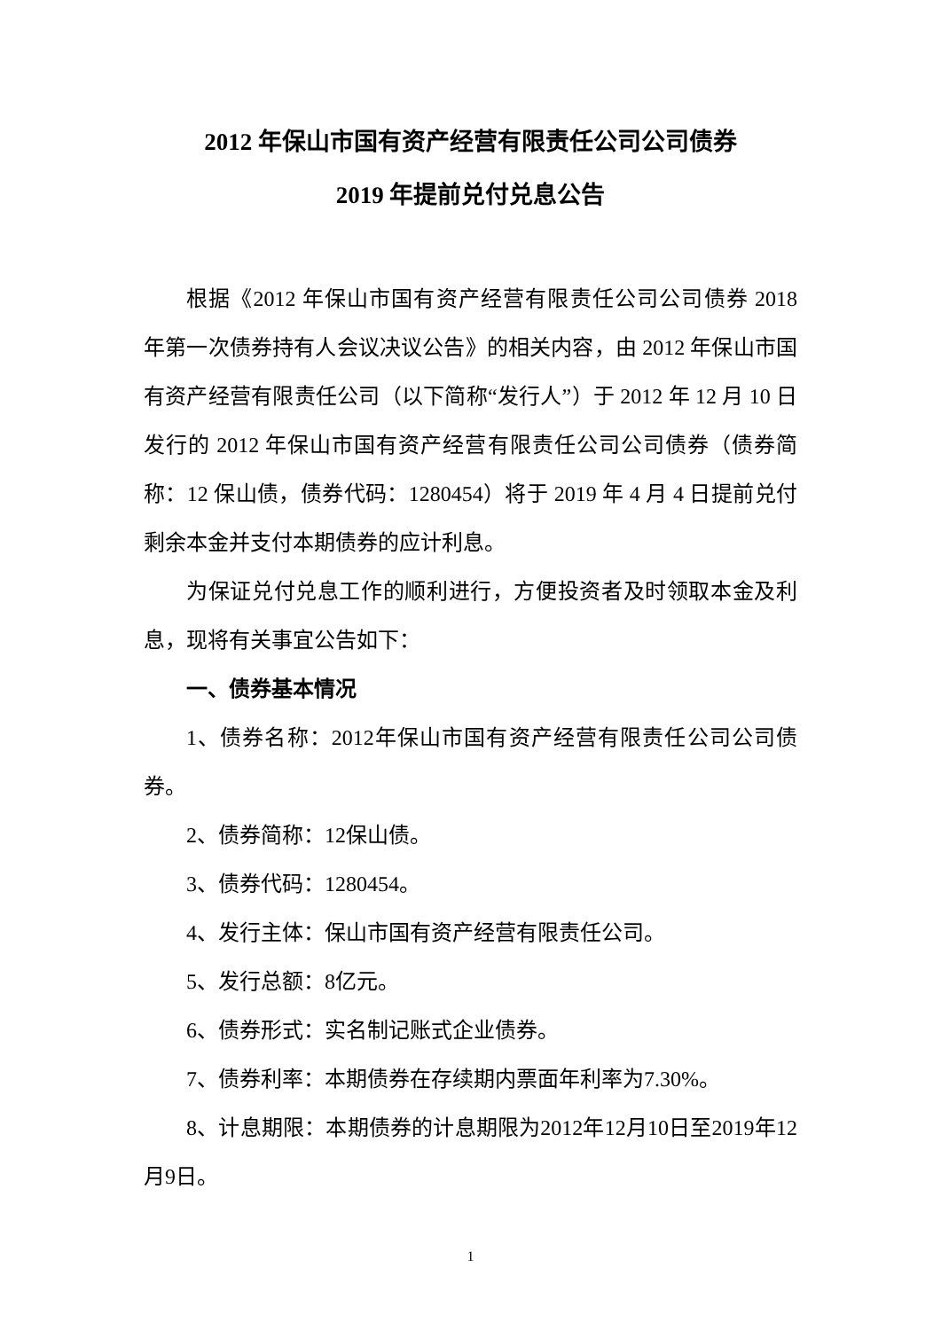2012 年保山市国有资产经营有限责任公司公司债券
2019 年提前兑付兑息公告
根据《2012 年保山市国有资产经营有限责任公司公司债券 2018 年第一次债券持有人会议决议公告》的相关内容，由 2012 年保山市国有资产经营有限责任公司（以下简称“发行人”）于 2012 年 12 月 10 日发行的 2012 年保山市国有资产经营有限责任公司公司债券（债券简称：12 保山债，债券代码：1280454）将于 2019 年 4 月 4 日提前兑付剩余本金并支付本期债券的应计利息。
为保证兑付兑息工作的顺利进行，方便投资者及时领取本金及利息，现将有关事宜公告如下：
一、债券基本情况
1、债券名称：2012年保山市国有资产经营有限责任公司公司债券。
2、债券简称：12保山债。
3、债券代码：1280454。
4、发行主体：保山市国有资产经营有限责任公司。
5、发行总额：8亿元。
6、债券形式：实名制记账式企业债券。
7、债券利率：本期债券在存续期内票面年利率为7.30%。
8、计息期限：本期债券的计息期限为2012年12月10日至2019年12月9日。
1